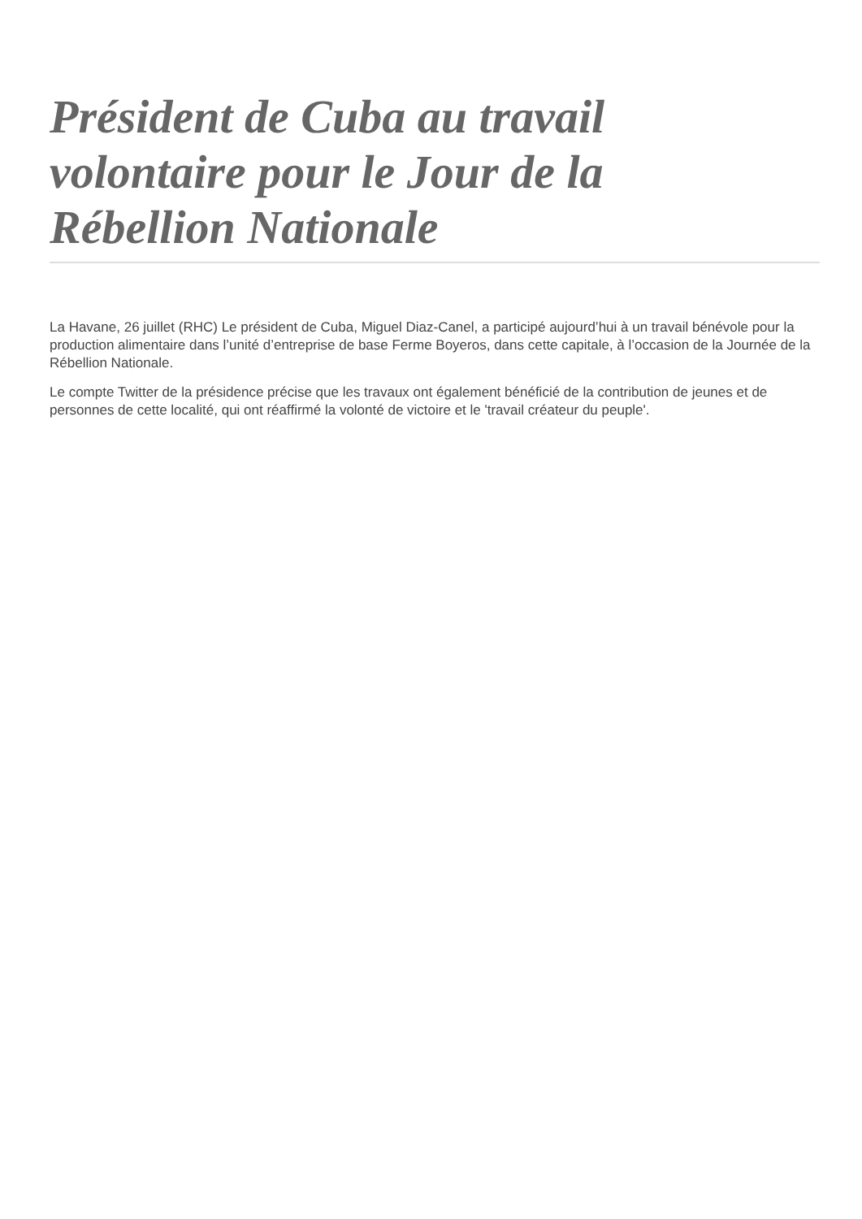Président de Cuba au travail volontaire pour le Jour de la Rébellion Nationale
La Havane, 26 juillet (RHC) Le président de Cuba, Miguel Diaz-Canel, a participé aujourd’hui à un travail bénévole pour la production alimentaire dans l’unité d’entreprise de base Ferme Boyeros, dans cette capitale, à l’occasion de la Journée de la Rébellion Nationale.
Le compte Twitter de la présidence précise que les travaux ont également bénéficié de la contribution de jeunes et de personnes de cette localité, qui ont réaffirmé la volonté de victoire et le 'travail créateur du peuple'.